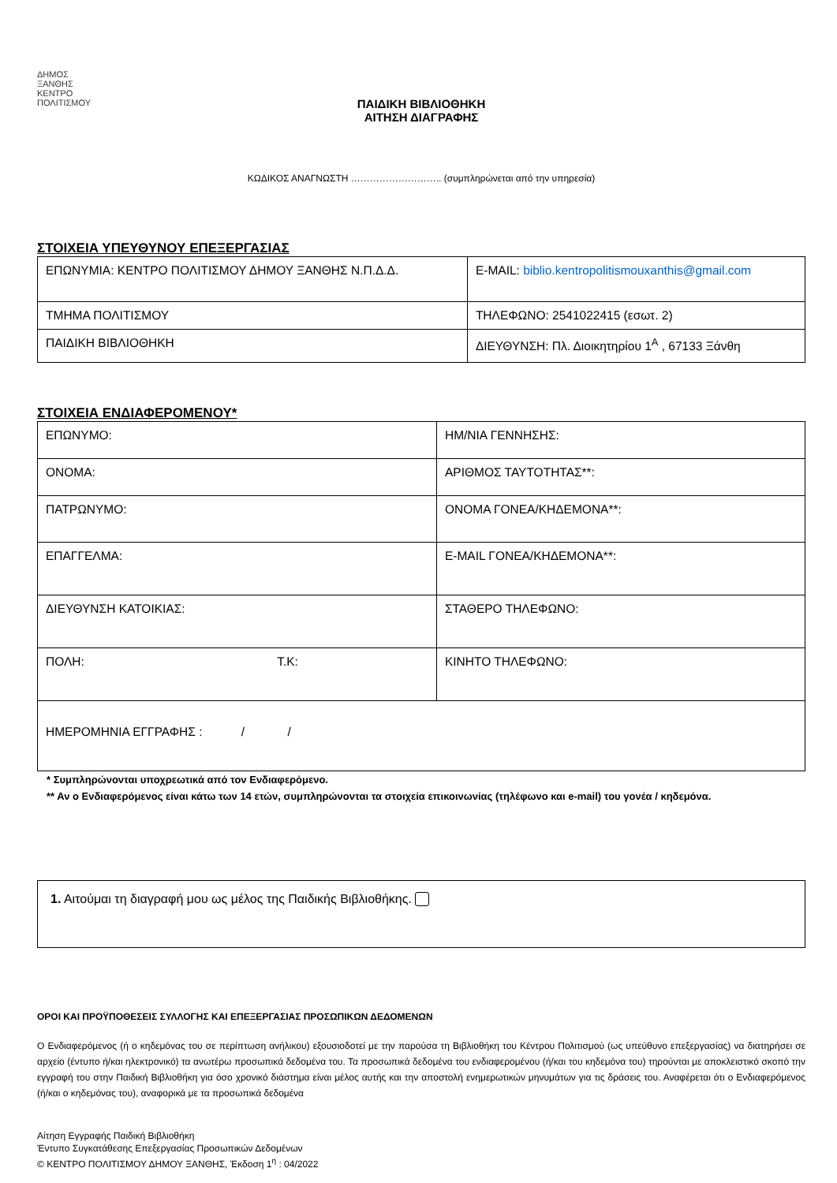ΔΗΜΟΣ
ΞΑΝΘΗΣ
ΚΕΝΤΡΟ
ΠΟΛΙΤΙΣΜΟΥ
ΠΑΙΔΙΚΗ ΒΙΒΛΙΟΘΗΚΗ
ΑΙΤΗΣΗ ΔΙΑΓΡΑΦΗΣ
ΚΩΔΙΚΟΣ ΑΝΑΓΝΩΣΤΗ ……………………….. (συμπληρώνεται από την υπηρεσία)
ΣΤΟΙΧΕΙΑ ΥΠΕΥΘΥΝΟΥ ΕΠΕΞΕΡΓΑΣΙΑΣ
| ΕΠΩΝΥΜΙΑ: ΚΕΝΤΡΟ ΠΟΛΙΤΙΣΜΟΥ ΔΗΜΟΥ ΞΑΝΘΗΣ Ν.Π.Δ.Δ. | E-MAIL: biblio.kentropolitismouxanthis@gmail.com |
| ΤΜΗΜΑ ΠΟΛΙΤΙΣΜΟΥ | ΤΗΛΕΦΩΝΟ: 2541022415 (εσωτ. 2) |
| ΠΑΙΔΙΚΗ ΒΙΒΛΙΟΘΗΚΗ | ΔΙΕΥΘΥΝΣΗ: Πλ. Διοικητηρίου 1<sup>Α</sup> , 67133 Ξάνθη |
ΣΤΟΙΧΕΙΑ ΕΝΔΙΑΦΕΡΟΜΕΝΟΥ*
| ΕΠΩΝΥΜΟ: | ΗΜ/ΝΙΑ ΓΕΝΝΗΣΗΣ: |
| ΟΝΟΜΑ: | ΑΡΙΘΜΟΣ ΤΑΥΤΟΤΗΤΑΣ**: |
| ΠΑΤΡΩΝΥΜΟ: | ΟΝΟΜΑ ΓΟΝΕΑ/ΚΗΔΕΜΟΝΑ**: |
| ΕΠΑΓΓΕΛΜΑ: | E-MAIL ΓΟΝΕΑ/ΚΗΔΕΜΟΝΑ**: |
| ΔΙΕΥΘΥΝΣΗ ΚΑΤΟΙΚΙΑΣ: | ΣΤΑΘΕΡΟ ΤΗΛΕΦΩΝΟ: |
| ΠΟΛΗ: Τ.Κ: | ΚΙΝΗΤΟ ΤΗΛΕΦΩΝΟ: |
| ΗΜΕΡΟΜΗΝΙΑ ΕΓΓΡΑΦΗΣ : / / | |
* Συμπληρώνονται υποχρεωτικά από τον Ενδιαφερόμενο.
** Αν ο Ενδιαφερόμενος είναι κάτω των 14 ετών, συμπληρώνονται τα στοιχεία επικοινωνίας (τηλέφωνο και e-mail) του γονέα / κηδεμόνα.
1. Αιτούμαι τη διαγραφή μου ως μέλος της Παιδικής Βιβλιοθήκης.
ΟΡΟΙ ΚΑΙ ΠΡΟΫΠΟΘΕΣΕΙΣ ΣΥΛΛΟΓΗΣ ΚΑΙ ΕΠΕΞΕΡΓΑΣΙΑΣ ΠΡΟΣΩΠΙΚΩΝ ΔΕΔΟΜΕΝΩΝ
Ο Ενδιαφερόμενος (ή ο κηδεμόνας του σε περίπτωση ανήλικου) εξουσιοδοτεί με την παρούσα τη Βιβλιοθήκη του Κέντρου Πολιτισμού (ως υπεύθυνο επεξεργασίας) να διατηρήσει σε αρχείο (έντυπο ή/και ηλεκτρονικό) τα ανωτέρω προσωπικά δεδομένα του. Τα προσωπικά δεδομένα του ενδιαφερομένου (ή/και του κηδεμόνα του) τηρούνται με αποκλειστικό σκοπό την εγγραφή του στην Παιδική Βιβλιοθήκη για όσο χρονικό διάστημα είναι μέλος αυτής και την αποστολή ενημερωτικών μηνυμάτων για τις δράσεις του. Αναφέρεται ότι ο Ενδιαφερόμενος (ή/και ο κηδεμόνας του), αναφορικά με τα προσωπικά δεδομένα
Αίτηση Εγγραφής Παιδική Βιβλιοθήκη
Έντυπο Συγκατάθεσης Επεξεργασίας Προσωπικών Δεδομένων
© ΚΕΝΤΡΟ ΠΟΛΙΤΙΣΜΟΥ ΔΗΜΟΥ ΞΑΝΘΗΣ, Έκδοση 1<sup>η</sup> : 04/2022